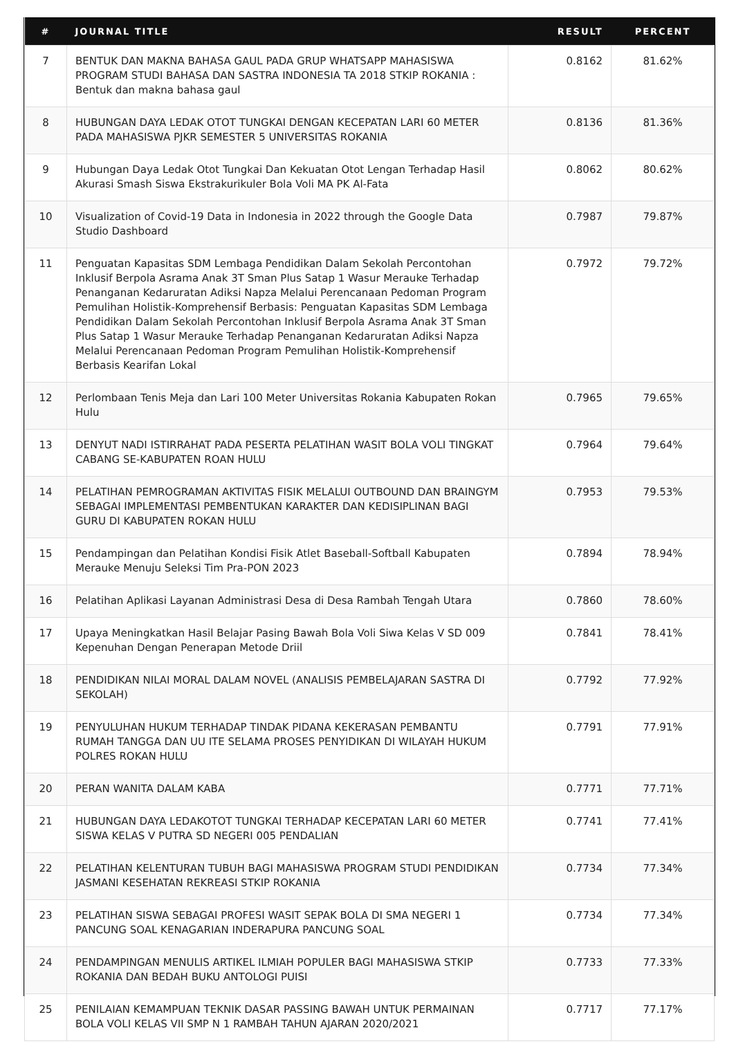| # | JOURNAL TITLE | RESULT | PERCENT |
| --- | --- | --- | --- |
| 7 | BENTUK DAN MAKNA BAHASA GAUL PADA GRUP WHATSAPP MAHASISWA PROGRAM STUDI BAHASA DAN SASTRA INDONESIA TA 2018 STKIP ROKANIA : Bentuk dan makna bahasa gaul | 0.8162 | 81.62% |
| 8 | HUBUNGAN DAYA LEDAK OTOT TUNGKAI DENGAN KECEPATAN LARI 60 METER PADA MAHASISWA PJKR SEMESTER 5 UNIVERSITAS ROKANIA | 0.8136 | 81.36% |
| 9 | Hubungan Daya Ledak Otot Tungkai Dan Kekuatan Otot Lengan Terhadap Hasil Akurasi Smash Siswa Ekstrakurikuler Bola Voli MA PK Al-Fata | 0.8062 | 80.62% |
| 10 | Visualization of Covid-19 Data in Indonesia in 2022 through the Google Data Studio Dashboard | 0.7987 | 79.87% |
| 11 | Penguatan Kapasitas SDM Lembaga Pendidikan Dalam Sekolah Percontohan Inklusif Berpola Asrama Anak 3T Sman Plus Satap 1 Wasur Merauke Terhadap Penanganan Kedaruratan Adiksi Napza Melalui Perencanaan Pedoman Program Pemulihan Holistik-Komprehensif Berbasis: Penguatan Kapasitas SDM Lembaga Pendidikan Dalam Sekolah Percontohan Inklusif Berpola Asrama Anak 3T Sman Plus Satap 1 Wasur Merauke Terhadap Penanganan Kedaruratan Adiksi Napza Melalui Perencanaan Pedoman Program Pemulihan Holistik-Komprehensif Berbasis Kearifan Lokal | 0.7972 | 79.72% |
| 12 | Perlombaan Tenis Meja dan Lari 100 Meter Universitas Rokania Kabupaten Rokan Hulu | 0.7965 | 79.65% |
| 13 | DENYUT NADI ISTIRRAHAT PADA PESERTA PELATIHAN WASIT BOLA VOLI TINGKAT CABANG SE-KABUPATEN ROAN HULU | 0.7964 | 79.64% |
| 14 | PELATIHAN PEMROGRAMAN AKTIVITAS FISIK MELALUI OUTBOUND DAN BRAINGYM SEBAGAI IMPLEMENTASI PEMBENTUKAN KARAKTER DAN KEDISIPLINAN BAGI GURU DI KABUPATEN ROKAN HULU | 0.7953 | 79.53% |
| 15 | Pendampingan dan Pelatihan Kondisi Fisik Atlet Baseball-Softball Kabupaten Merauke Menuju Seleksi Tim Pra-PON 2023 | 0.7894 | 78.94% |
| 16 | Pelatihan Aplikasi Layanan Administrasi Desa di Desa Rambah Tengah Utara | 0.7860 | 78.60% |
| 17 | Upaya Meningkatkan Hasil Belajar Pasing Bawah Bola Voli Siwa Kelas V SD 009 Kepenuhan Dengan Penerapan Metode Driil | 0.7841 | 78.41% |
| 18 | PENDIDIKAN NILAI MORAL DALAM NOVEL (ANALISIS PEMBELAJARAN SASTRA DI SEKOLAH) | 0.7792 | 77.92% |
| 19 | PENYULUHAN HUKUM TERHADAP TINDAK PIDANA KEKERASAN PEMBANTU RUMAH TANGGA DAN UU ITE SELAMA PROSES PENYIDIKAN DI WILAYAH HUKUM POLRES ROKAN HULU | 0.7791 | 77.91% |
| 20 | PERAN WANITA DALAM KABA | 0.7771 | 77.71% |
| 21 | HUBUNGAN DAYA LEDAKOTOT TUNGKAI TERHADAP KECEPATAN LARI 60 METER SISWA KELAS V PUTRA SD NEGERI 005 PENDALIAN | 0.7741 | 77.41% |
| 22 | PELATIHAN KELENTURAN TUBUH BAGI MAHASISWA PROGRAM STUDI PENDIDIKAN JASMANI KESEHATAN REKREASI STKIP ROKANIA | 0.7734 | 77.34% |
| 23 | PELATIHAN SISWA SEBAGAI PROFESI WASIT SEPAK BOLA DI SMA NEGERI 1 PANCUNG SOAL KENAGARIAN INDERAPURA PANCUNG SOAL | 0.7734 | 77.34% |
| 24 | PENDAMPINGAN MENULIS ARTIKEL ILMIAH POPULER BAGI MAHASISWA STKIP ROKANIA DAN BEDAH BUKU ANTOLOGI PUISI | 0.7733 | 77.33% |
| 25 | PENILAIAN KEMAMPUAN TEKNIK DASAR PASSING BAWAH UNTUK PERMAINAN BOLA VOLI KELAS VII SMP N 1 RAMBAH TAHUN AJARAN 2020/2021 | 0.7717 | 77.17% |